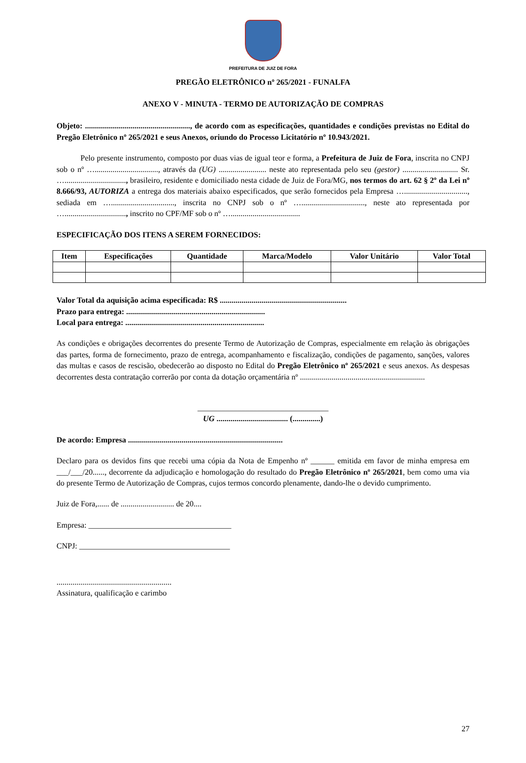PREFEITURA DE JUIZ DE FORA
PREGÃO ELETRÔNICO nº 265/2021 - FUNALFA
ANEXO V - MINUTA - TERMO DE AUTORIZAÇÃO DE COMPRAS
Objeto: ....................................................., de acordo com as especificações, quantidades e condições previstas no Edital do Pregão Eletrônico nº 265/2021 e seus Anexos, oriundo do Processo Licitatório nº 10.943/2021.
Pelo presente instrumento, composto por duas vias de igual teor e forma, a Prefeitura de Juiz de Fora, inscrita no CNPJ sob o nº …................................, através da (UG) ........................ neste ato representada pelo seu (gestor) ............................ Sr. …..............................., brasileiro, residente e domiciliado nesta cidade de Juiz de Fora/MG, nos termos do art. 62 § 2º da Lei nº 8.666/93, AUTORIZA a entrega dos materiais abaixo especificados, que serão fornecidos pela Empresa …................................, sediada em …................................, inscrita no CNPJ sob o nº …................................, neste ato representada por …..............................., inscrito no CPF/MF sob o nº …...................................
ESPECIFICAÇÃO DOS ITENS A SEREM FORNECIDOS:
| Item | Especificações | Quantidade | Marca/Modelo | Valor Unitário | Valor Total |
| --- | --- | --- | --- | --- | --- |
Valor Total da aquisição acima especificada: R$ ................................................................
Prazo para entrega: ......................................................................
Local para entrega: ......................................................................
As condições e obrigações decorrentes do presente Termo de Autorização de Compras, especialmente em relação às obrigações das partes, forma de fornecimento, prazo de entrega, acompanhamento e fiscalização, condições de pagamento, sanções, valores das multas e casos de rescisão, obedecerão ao disposto no Edital do Pregão Eletrônico nº 265/2021 e seus anexos. As despesas decorrentes desta contratação correrão por conta da dotação orçamentária nº ...............................................................
_________________________________
UG .................................... (..............)
De acordo: Empresa ..............................................................................
Declaro para os devidos fins que recebi uma cópia da Nota de Empenho nº ______ emitida em favor de minha empresa em ___/___/20......, decorrente da adjudicação e homologação do resultado do Pregão Eletrônico nº 265/2021, bem como uma via do presente Termo de Autorização de Compras, cujos termos concordo plenamente, dando-lhe o devido cumprimento.
Juiz de Fora,...... de ........................... de 20....
Empresa: ____________________________________
CNPJ: ______________________________________
..........................................................
Assinatura, qualificação e carimbo
27